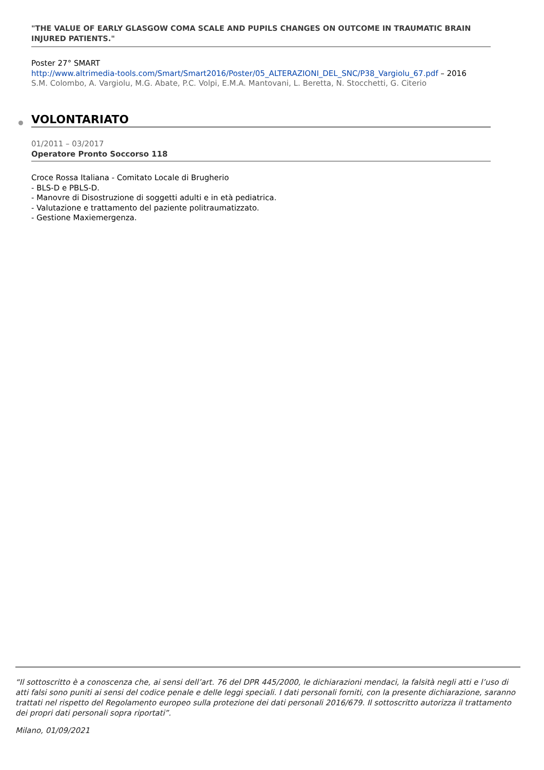"THE VALUE OF EARLY GLASGOW COMA SCALE AND PUPILS CHANGES ON OUTCOME IN TRAUMATIC BRAIN INJURED PATIENTS."
Poster 27° SMART
http://www.altrimedia-tools.com/Smart/Smart2016/Poster/05_ALTERAZIONI_DEL_SNC/P38_Vargiolu_67.pdf – 2016
S.M. Colombo, A. Vargiolu, M.G. Abate, P.C. Volpi, E.M.A. Mantovani, L. Beretta, N. Stocchetti, G. Citerio
VOLONTARIATO
01/2011 – 03/2017
Operatore Pronto Soccorso 118
Croce Rossa Italiana - Comitato Locale di Brugherio
- BLS-D e PBLS-D.
- Manovre di Disostruzione di soggetti adulti e in età pediatrica.
- Valutazione e trattamento del paziente politraumatizzato.
- Gestione Maxiemergenza.
“Il sottoscritto è a conoscenza che, ai sensi dell’art. 76 del DPR 445/2000, le dichiarazioni mendaci, la falsità negli atti e l’uso di atti falsi sono puniti ai sensi del codice penale e delle leggi speciali. I dati personali forniti, con la presente dichiarazione, saranno trattati nel rispetto del Regolamento europeo sulla protezione dei dati personali 2016/679. Il sottoscritto autorizza il trattamento dei propri dati personali sopra riportati”.
Milano, 01/09/2021